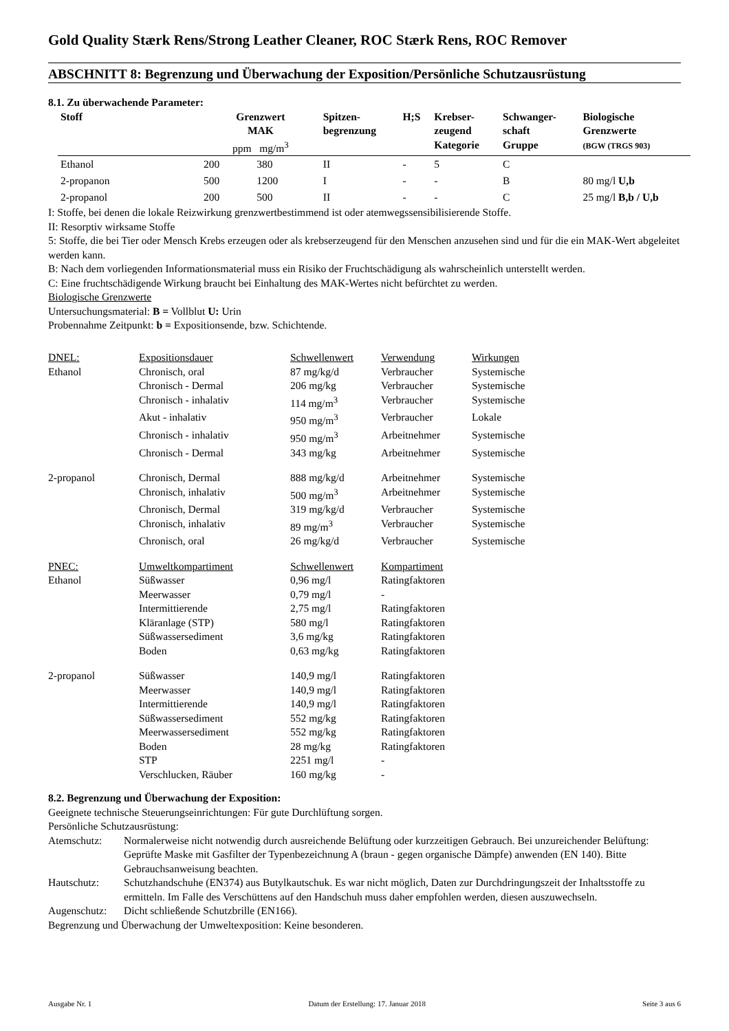Gold Quality Stærk Rens/Strong Leather Cleaner, ROC Stærk Rens, ROC Remover
ABSCHNITT 8: Begrenzung und Überwachung der Exposition/Persönliche Schutzausrüstung
8.1. Zu überwachende Parameter:
| Stoff | Grenzwert MAK ppm mg/m<sup>3</sup> | | Spitzen- begrenzung | H;S | Krebser- zeugend Kategorie | Schwanger- schaft Gruppe | Biologische Grenzwerte (BGW (TRGS 903) |
| --- | --- | --- | --- | --- | --- | --- | --- |
| Ethanol | 200 | 380 | II | - | 5 | C | |
| 2-propanon | 500 | 1200 | I | - | - | B | 80 mg/l U,b |
| 2-propanol | 200 | 500 | II | - | - | C | 25 mg/l B,b / U,b |
I: Stoffe, bei denen die lokale Reizwirkung grenzwertbestimmend ist oder atemwegssensibilisierende Stoffe.
II: Resorptiv wirksame Stoffe
5: Stoffe, die bei Tier oder Mensch Krebs erzeugen oder als krebserzeugend für den Menschen anzusehen sind und für die ein MAK-Wert abgeleitet werden kann.
B: Nach dem vorliegenden Informationsmaterial muss ein Risiko der Fruchtschädigung als wahrscheinlich unterstellt werden.
C: Eine fruchtschädigende Wirkung braucht bei Einhaltung des MAK-Wertes nicht befürchtet zu werden.
Biologische Grenzwerte
Untersuchungsmaterial: B = Vollblut U: Urin
Probennahme Zeitpunkt: b = Expositionsende, bzw. Schichtende.
| DNEL: | Expositionsdauer | Schwellenwert | Verwendung | Wirkungen |
| Ethanol | Chronisch, oral | 87 mg/kg/d | Verbraucher | Systemische |
| | Chronisch - Dermal | 206 mg/kg | Verbraucher | Systemische |
| | Chronisch - inhalativ | 114 mg/m<sup>3</sup> | Verbraucher | Systemische |
| | Akut - inhalativ | 950 mg/m<sup>3</sup> | Verbraucher | Lokale |
| | Chronisch - inhalativ | 950 mg/m<sup>3</sup> | Arbeitnehmer | Systemische |
| | Chronisch - Dermal | 343 mg/kg | Arbeitnehmer | Systemische |
| 2-propanol | Chronisch, Dermal | 888 mg/kg/d | Arbeitnehmer | Systemische |
| | Chronisch, inhalativ | 500 mg/m<sup>3</sup> | Arbeitnehmer | Systemische |
| | Chronisch, Dermal | 319 mg/kg/d | Verbraucher | Systemische |
| | Chronisch, inhalativ | 89 mg/m<sup>3</sup> | Verbraucher | Systemische |
| | Chronisch, oral | 26 mg/kg/d | Verbraucher | Systemische |
| PNEC: | Umweltkompartiment | Schwellenwert | Kompartiment | |
| Ethanol | Süßwasser | 0,96 mg/l | Ratingfaktoren | |
| | Meerwasser | 0,79 mg/l | - | |
| | Intermittierende | 2,75 mg/l | Ratingfaktoren | |
| | Kläranlage (STP) | 580 mg/l | Ratingfaktoren | |
| | Süßwassersediment | 3,6 mg/kg | Ratingfaktoren | |
| | Boden | 0,63 mg/kg | Ratingfaktoren | |
| 2-propanol | Süßwasser | 140,9 mg/l | Ratingfaktoren | |
| | Meerwasser | 140,9 mg/l | Ratingfaktoren | |
| | Intermittierende | 140,9 mg/l | Ratingfaktoren | |
| | Süßwassersediment | 552 mg/kg | Ratingfaktoren | |
| | Meerwassersediment | 552 mg/kg | Ratingfaktoren | |
| | Boden | 28 mg/kg | Ratingfaktoren | |
| | STP | 2251 mg/l | - | |
| | Verschlucken, Räuber | 160 mg/kg | - | |
8.2. Begrenzung und Überwachung der Exposition:
Geeignete technische Steuerungseinrichtungen: Für gute Durchlüftung sorgen.
Persönliche Schutzausrüstung:
| Atemschutz: | Normalerweise nicht notwendig durch ausreichende Belüftung oder kurzzeitigen Gebrauch. Bei unzureichender Belüftung: Geprüfte Maske mit Gasfilter der Typenbezeichnung A (braun - gegen organische Dämpfe) anwenden (EN 140). Bitte Gebrauchsanweisung beachten. |
| Hautschutz: | Schutzhandschuhe (EN374) aus Butylkautschuk. Es war nicht möglich, Daten zur Durchdringungszeit der Inhaltsstoffe zu ermitteln. Im Falle des Verschüttens auf den Handschuh muss daher empfohlen werden, diesen auszuwechseln. |
| Augenschutz: | Dicht schließende Schutzbrille (EN166). |
Begrenzung und Überwachung der Umweltexposition: Keine besonderen.
Ausgabe Nr. 1 Datum der Erstellung: 17. Januar 2018 Seite 3 aus 6